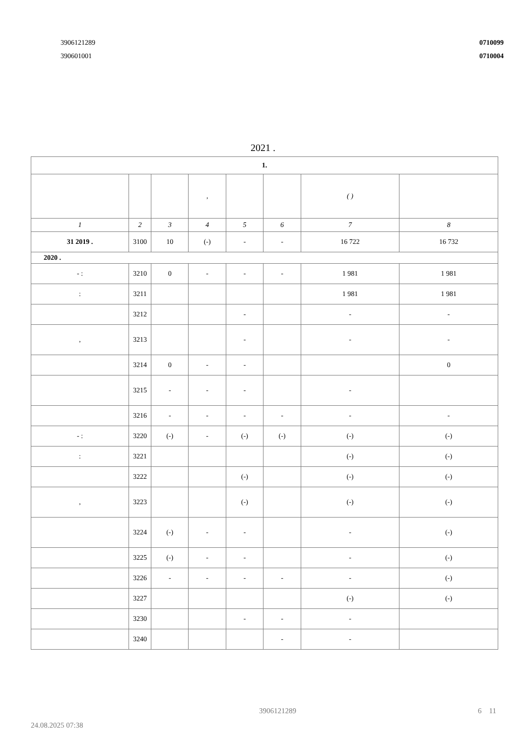3906121289
390601001
0710099
0710004
2021 .
| 1. | | | | | | | |
| | | | , | | | ( ) | |
| 1 | 2 | 3 | 4 | 5 | 6 | 7 | 8 |
| 31 2019 . | 3100 | 10 | (-) | - | - | 16 722 | 16 732 |
| 2020 . | | | | | | | |
| - : | 3210 | 0 | - | - | - | 1 981 | 1 981 |
| : | 3211 | | | | | 1 981 | 1 981 |
| | 3212 | | | - | | - | - |
| , | 3213 | | | - | | - | - |
| | 3214 | 0 | - | - | | | 0 |
| | 3215 | - | - | - | | - | |
| | 3216 | - | - | - | - | - | - |
| - : | 3220 | (-) | - | (-) | (-) | (-) | (-) |
| : | 3221 | | | | | (-) | (-) |
| | 3222 | | | (-) | | (-) | (-) |
| , | 3223 | | | (-) | | (-) | (-) |
| | 3224 | (-) | - | - | | - | (-) |
| | 3225 | (-) | - | - | | - | (-) |
| | 3226 | - | - | - | - | - | (-) |
| | 3227 | | | | | (-) | (-) |
| | 3230 | | | - | - | - | |
| | 3240 | | | | - | - | |
3906121289 6 11
24.08.2025 07:38